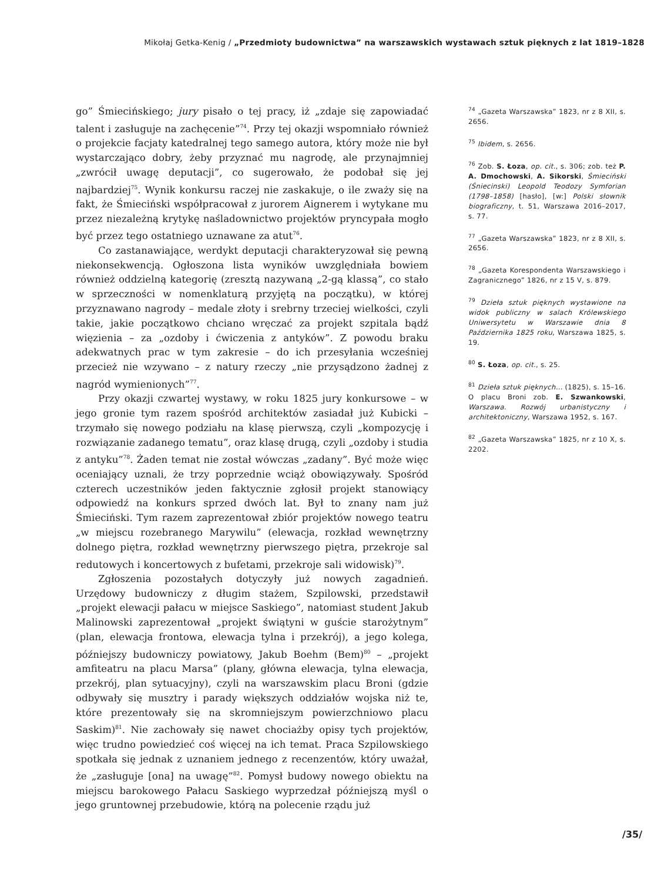Mikołaj Getka-Kenig / „Przedmioty budownictwa” na warszawskich wystawach sztuk pięknych z lat 1819–1828
go” Śmiecińskiego; jury pisało o tej pracy, iż „zdaje się zapowiadać talent i zasługuje na zachęcenie”<sup>74</sup>. Przy tej okazji wspomniało również o projekcie facjaty katedralnej tego samego autora, który może nie był wystarczająco dobry, żeby przyznać mu nagrodę, ale przynajmniej „zwrócił uwagę deputacji”, co sugerowało, że podobał się jej najbardziej<sup>75</sup>. Wynik konkursu raczej nie zaskakuje, o ile zważy się na fakt, że Śmieciński współpracował z jurorem Aignerem i wytykane mu przez niezależną krytykę naśladownictwo projektów pryncypała mogło być przez tego ostatniego uznawane za atut<sup>76</sup>.
Co zastanawiające, werdykt deputacji charakteryzował się pewną niekonsekwencją. Ogłoszona lista wyników uwzględniała bowiem również oddzielną kategorię (zresztą nazywaną „2-gą klassą”, co stało w sprzeczności w nomenklaturą przyjętą na początku), w której przyznawano nagrody – medale złoty i srebrny trzeciej wielkości, czyli takie, jakie początkowo chciano wręczać za projekt szpitala bądź więzienia – za „ozdoby i ćwiczenia z antyków”. Z powodu braku adekwatnych prac w tym zakresie – do ich przesyłania wcześniej przecież nie wzywano – z natury rzeczy „nie przysądzono żadnej z nagród wymienionych”<sup>77</sup>.
Przy okazji czwartej wystawy, w roku 1825 jury konkursowe – w jego gronie tym razem spośród architektów zasiadał już Kubicki – trzymało się nowego podziału na klasę pierwszą, czyli „kompozycję i rozwiązanie zadanego tematu”, oraz klasę drugą, czyli „ozdoby i studia z antyku”<sup>78</sup>. Żaden temat nie został wówczas „zadany”. Być może więc oceniający uznali, że trzy poprzednie wciąż obowiązywały. Spośród czterech uczestników jeden faktycznie zgłosił projekt stanowiący odpowiedź na konkurs sprzed dwóch lat. Był to znany nam już Śmieciński. Tym razem zaprezentował zbiór projektów nowego teatru „w miejscu rozebranego Marywilu” (elewacja, rozkład wewnętrzny dolnego piętra, rozkład wewnętrzny pierwszego piętra, przekroje sal redutowych i koncertowych z bufetami, przekroje sali widowisk)<sup>79</sup>.
Zgłoszenia pozostałych dotyczyły już nowych zagadnień. Urzędowy budowniczy z długim stażem, Szpilowski, przedstawił „projekt elewacji pałacu w miejsce Saskiego”, natomiast student Jakub Malinowski zaprezentował „projekt świątyni w guście starożytnym” (plan, elewacja frontowa, elewacja tylna i przekrój), a jego kolega, późniejszy budowniczy powiatowy, Jakub Boehm (Bem)<sup>80</sup> – „projekt amfiteatru na placu Marsa” (plany, główna elewacja, tylna elewacja, przekrój, plan sytuacyjny), czyli na warszawskim placu Broni (gdzie odbywały się musztry i parady większych oddziałów wojska niż te, które prezentowały się na skromniejszym powierzchniowo placu Saskim)<sup>81</sup>. Nie zachowały się nawet chociażby opisy tych projektów, więc trudno powiedzieć coś więcej na ich temat. Praca Szpilowskiego spotkała się jednak z uznaniem jednego z recenzentów, który uważał, że „zasługuje [ona] na uwagę”<sup>82</sup>. Pomysł budowy nowego obiektu na miejscu barokowego Pałacu Saskiego wyprzedzał późniejszą myśl o jego gruntownej przebudowie, którą na polecenie rządu już
<sup>74</sup> „Gazeta Warszawska” 1823, nr z 8 XII, s. 2656.
<sup>75</sup> Ibidem, s. 2656.
<sup>76</sup> Zob. S. Łoza, op. cit., s. 306; zob. też P. A. Dmochowski, A. Sikorski, Śmieciński (Śniecinski) Leopold Teodozy Symforian (1798–1858) [hasło], [w:] Polski słownik biograficzny, t. 51, Warszawa 2016–2017, s. 77.
<sup>77</sup> „Gazeta Warszawska” 1823, nr z 8 XII, s. 2656.
<sup>78</sup> „Gazeta Korespondenta Warszawskiego i Zagranicznego” 1826, nr z 15 V, s. 879.
<sup>79</sup> Dzieła sztuk pięknych wystawione na widok publiczny w salach Królewskiego Uniwersytetu w Warszawie dnia 8 Października 1825 roku, Warszawa 1825, s. 19.
<sup>80</sup> S. Łoza, op. cit., s. 25.
<sup>81</sup> Dzieła sztuk pięknych… (1825), s. 15–16. O placu Broni zob. E. Szwankowski, Warszawa. Rozwój urbanistyczny i architektoniczny, Warszawa 1952, s. 167.
<sup>82</sup> „Gazeta Warszawska” 1825, nr z 10 X, s. 2202.
/35/